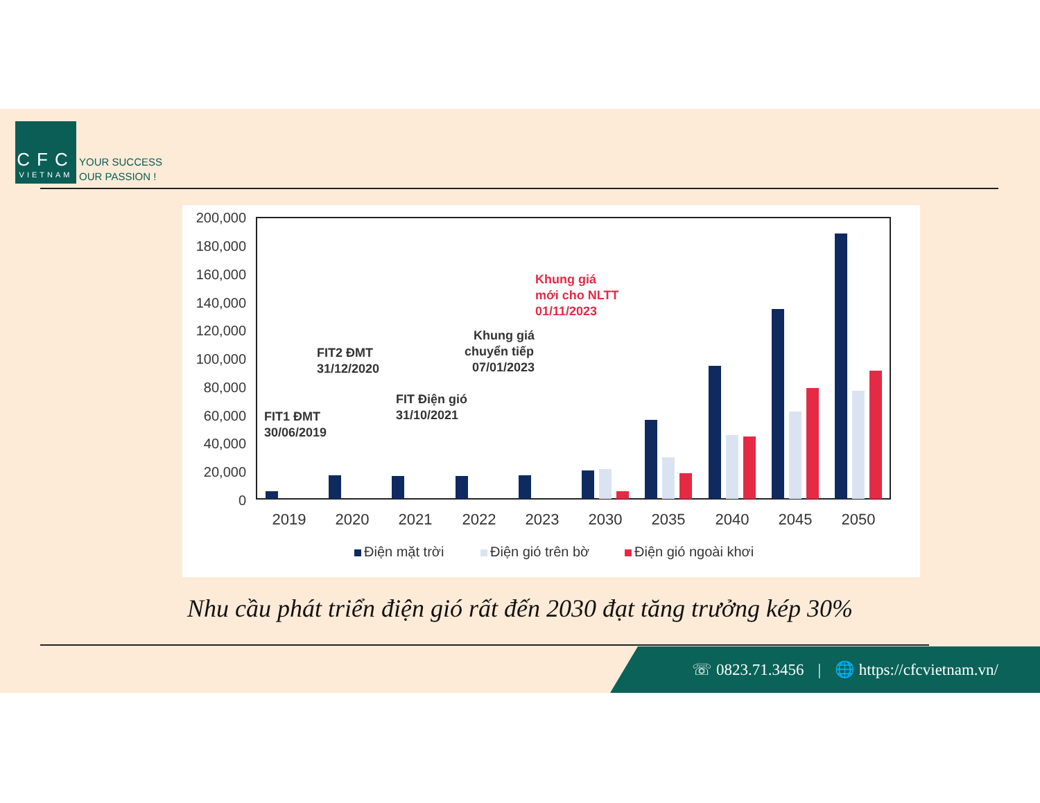CFC
VIETNAM
YOUR SUCCESS
OUR PASSION !
200,000
180,000
160,000
140,000
120,000
100,000
80,000
60,000
40,000
20,000
0
2019
2020
2021
2022
2023
2030
2035
2040
2045
2050
FIT1 ĐMT
30/06/2019
FIT2 ĐMT
31/12/2020
FIT Điện gió
31/10/2021
Khung giá
chuyển tiếp
07/01/2023
Khung giá
mới cho NLTT
01/11/2023
Điện mặt trời
Điện gió trên bờ
Điện gió ngoài khơi
Nhu cầu phát triển điện gió rất đến 2030 đạt tăng trưởng kép 30%
☏ 0823.71.3456 | 🌐 https://cfcvietnam.vn/